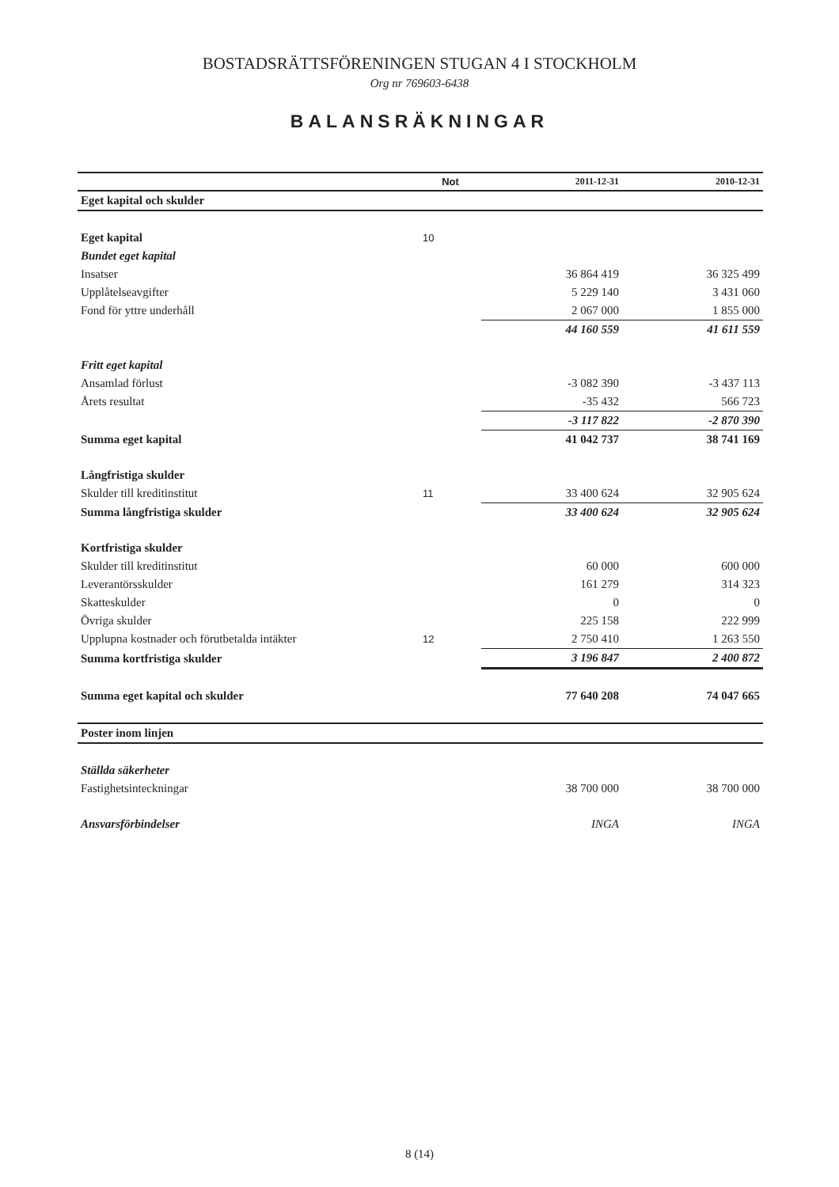BOSTADSRÄTTSFÖRENINGEN STUGAN 4 I STOCKHOLM
Org nr 769603-6438
BALANSRÄKNINGAR
| | Not | 2011-12-31 | 2010-12-31 |
| --- | --- | --- | --- |
| Eget kapital och skulder | | | |
| Eget kapital | 10 | | |
| Bundet eget kapital | | | |
| Insatser | | 36 864 419 | 36 325 499 |
| Upplåtelseavgifter | | 5 229 140 | 3 431 060 |
| Fond för yttre underhåll | | 2 067 000 | 1 855 000 |
| | | 44 160 559 | 41 611 559 |
| Fritt eget kapital | | | |
| Ansamlad förlust | | -3 082 390 | -3 437 113 |
| Årets resultat | | -35 432 | 566 723 |
| | | -3 117 822 | -2 870 390 |
| Summa eget kapital | | 41 042 737 | 38 741 169 |
| Långfristiga skulder | | | |
| Skulder till kreditinstitut | 11 | 33 400 624 | 32 905 624 |
| Summa långfristiga skulder | | 33 400 624 | 32 905 624 |
| Kortfristiga skulder | | | |
| Skulder till kreditinstitut | | 60 000 | 600 000 |
| Leverantörsskulder | | 161 279 | 314 323 |
| Skatteskulder | | 0 | 0 |
| Övriga skulder | | 225 158 | 222 999 |
| Upplupna kostnader och förutbetalda intäkter | 12 | 2 750 410 | 1 263 550 |
| Summa kortfristiga skulder | | 3 196 847 | 2 400 872 |
| Summa eget kapital och skulder | | 77 640 208 | 74 047 665 |
| Poster inom linjen | | | |
| Ställda säkerheter | | | |
| Fastighetsinteckningar | | 38 700 000 | 38 700 000 |
| Ansvarsförbindelser | | INGA | INGA |
8 (14)